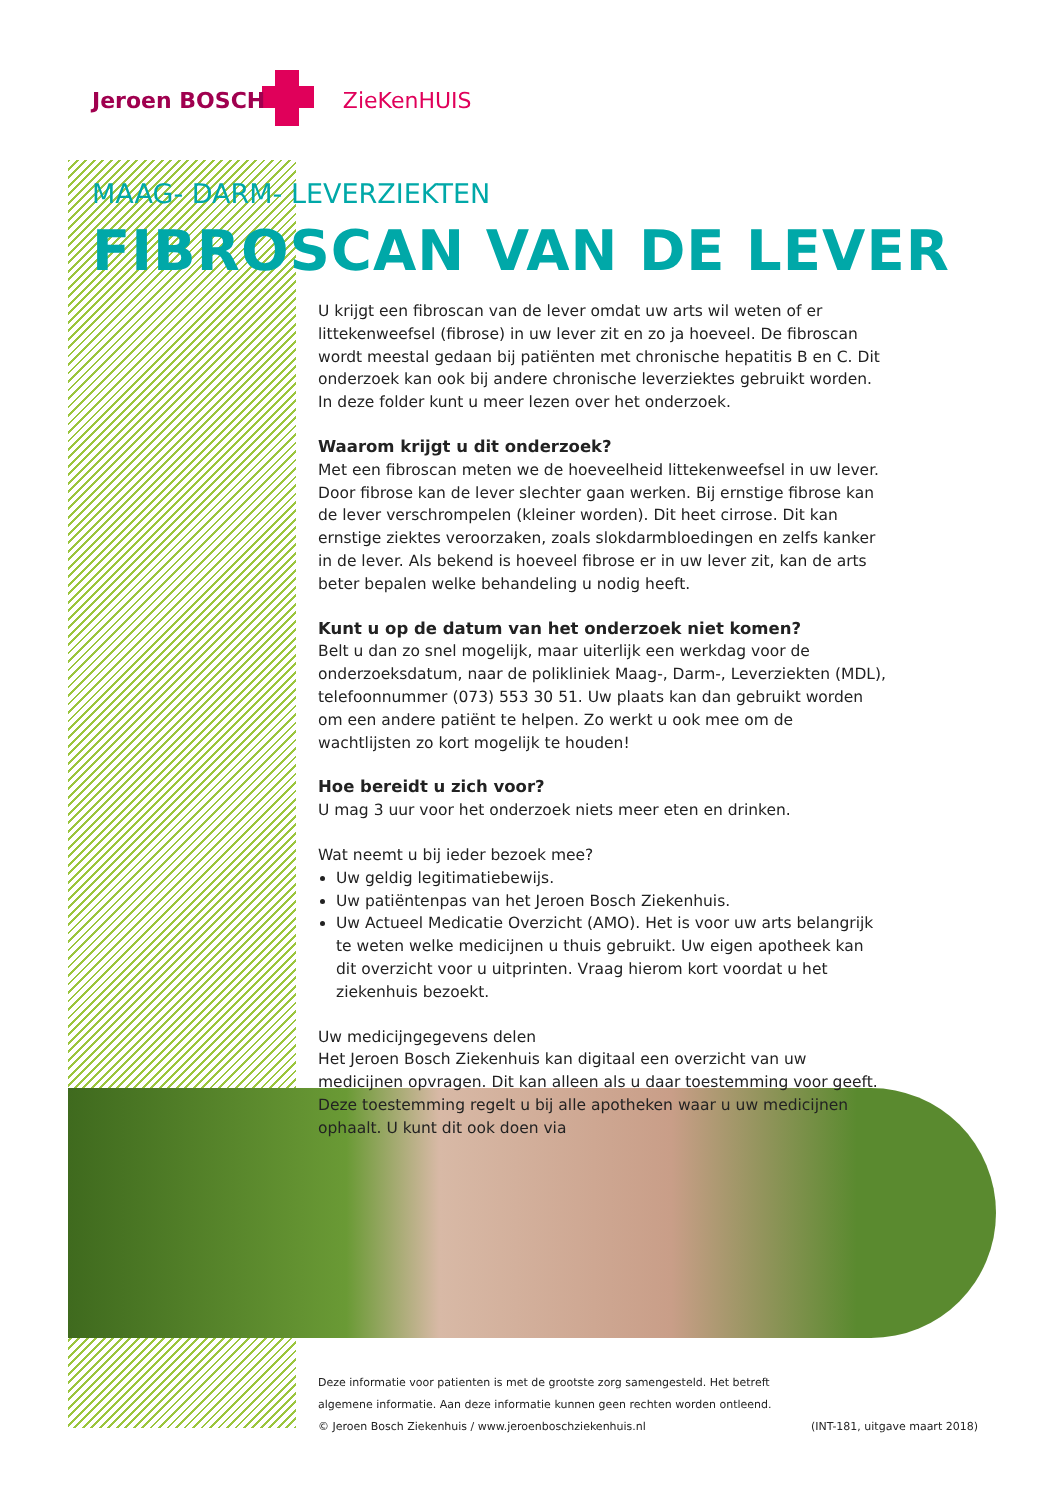Jeroen BOSCH ZieKenHUIS
MAAG- DARM- LEVERZIEKTEN
FIBROSCAN VAN DE LEVER
U krijgt een fibroscan van de lever omdat uw arts wil weten of er litteken­weefsel (fibrose) in uw lever zit en zo ja hoeveel. De fibroscan wordt meestal gedaan bij patiënten met chronische hepatitis B en C. Dit onderzoek kan ook bij andere chronische leverziektes gebruikt worden. In deze folder kunt u meer lezen over het onderzoek.
Waarom krijgt u dit onderzoek?
Met een fibroscan meten we de hoeveelheid littekenweefsel in uw lever. Door fibrose kan de lever slechter gaan werken. Bij ernstige fibrose kan de lever ver­schrompelen (kleiner worden). Dit heet cirrose. Dit kan ernstige ziektes veroorzaken, zoals slokdarmbloedingen en zelfs kanker in de lever. Als bekend is hoeveel fibrose er in uw lever zit, kan de arts beter bepalen welke behandeling u nodig heeft.
Kunt u op de datum van het onderzoek niet komen?
Belt u dan zo snel mogelijk, maar uiterlijk een werkdag voor de onderzoeksdatum, naar de polikliniek Maag-, Darm-, Leverziekten (MDL), telefoonnummer (073) 553 30 51. Uw plaats kan dan gebruikt worden om een andere patiënt te helpen. Zo werkt u ook mee om de wachtlijsten zo kort mogelijk te houden!
Hoe bereidt u zich voor?
U mag 3 uur voor het onderzoek niets meer eten en drinken.
Wat neemt u bij ieder bezoek mee?
Uw geldig legitimatiebewijs.
Uw patiëntenpas van het Jeroen Bosch Ziekenhuis.
Uw Actueel Medicatie Overzicht (AMO). Het is voor uw arts belangrijk te weten welke medicijnen u thuis gebruikt. Uw eigen apotheek kan dit overzicht voor u uitprinten. Vraag hierom kort voordat u het ziekenhuis bezoekt.
Uw medicijngegevens delen
Het Jeroen Bosch Ziekenhuis kan digitaal een overzicht van uw medicijnen opvragen. Dit kan alleen als u daar toestemming voor geeft. Deze toestemming regelt u bij alle apotheken waar u uw medicijnen ophaalt. U kunt dit ook doen via
Deze informatie voor patienten is met de grootste zorg samengesteld. Het betreft
algemene informatie. Aan deze informatie kunnen geen rechten worden ontleend.
(INT-181, uitgave maart 2018) © Jeroen Bosch Ziekenhuis / www.jeroenboschziekenhuis.nl